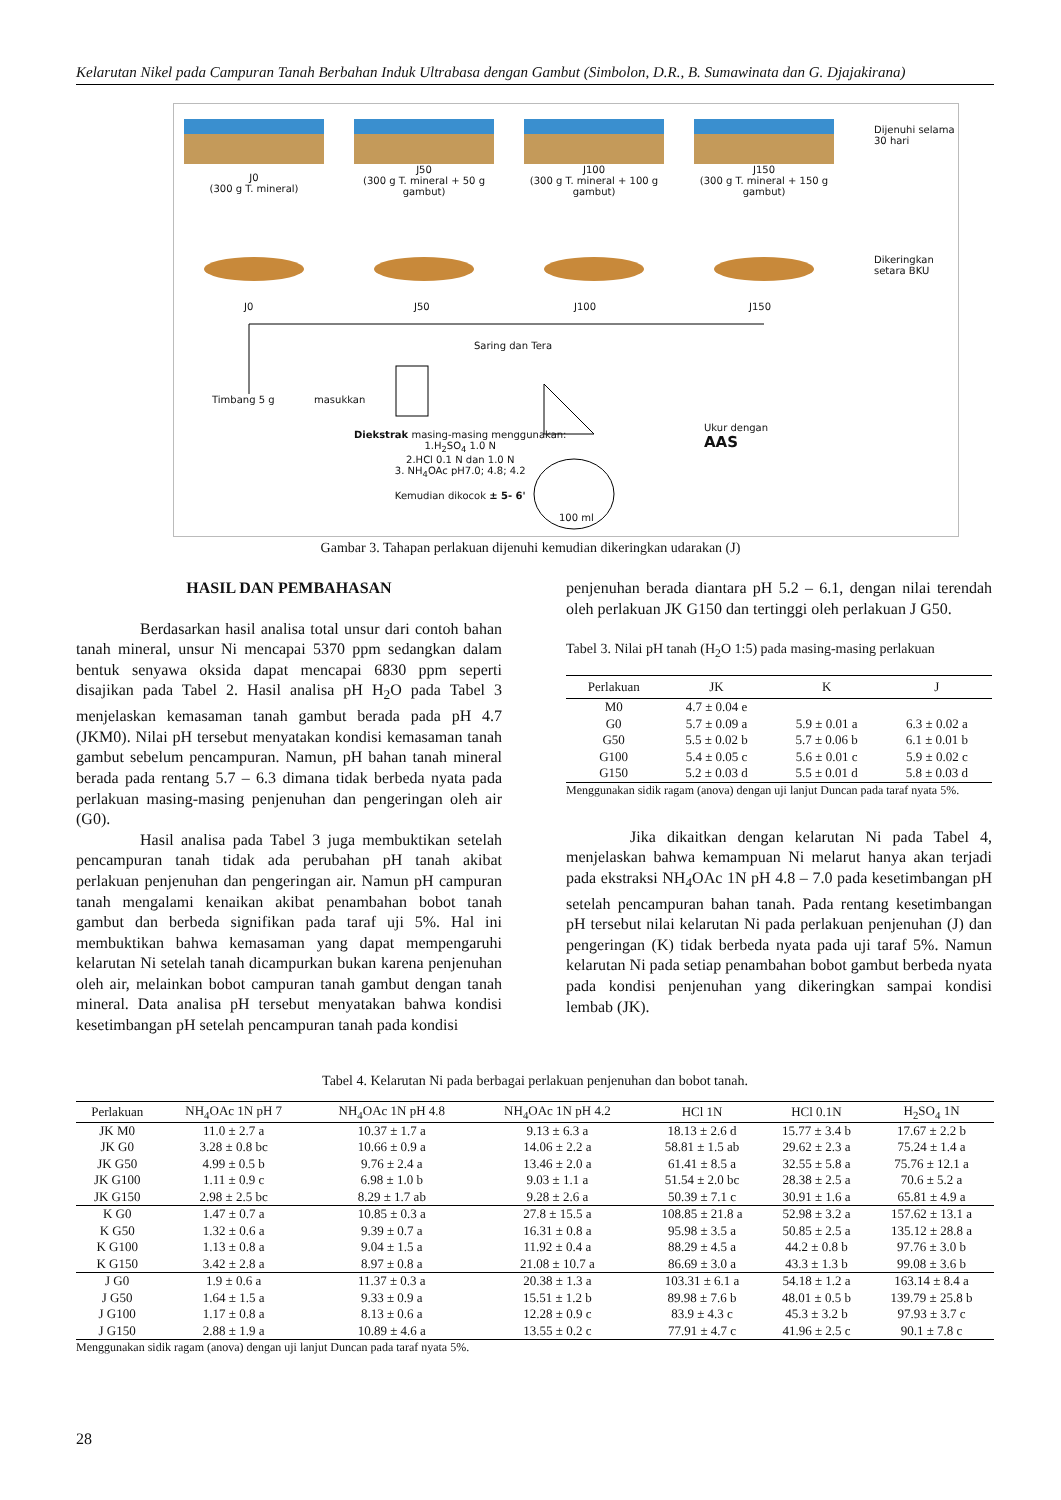Kelarutan Nikel pada Campuran Tanah Berbahan Induk Ultrabasa dengan Gambut (Simbolon, D.R., B. Sumawinata dan G. Djajakirana)
Dijenuhi selama 30 hari
J0
(300 g T. mineral)
J50
(300 g T. mineral + 50 g gambut)
J100
(300 g T. mineral + 100 g gambut)
J150
(300 g T. mineral + 150 g gambut)
Dikeringkan setara BKU
J0 J50 J100 J150
Saring dan Tera
Timbang 5 g masukkan
Diekstrak masing-masing menggunakan:
1.H<sub>2</sub>SO<sub>4</sub> 1.0 N
2.HCl 0.1 N dan 1.0 N
3. NH<sub>4</sub>OAc pH7.0; 4.8; 4.2
Kemudian dikocok ± 5- 6'
Ukur dengan
AAS
100 ml
Gambar 3. Tahapan perlakuan dijenuhi kemudian dikeringkan udarakan (J)
HASIL DAN PEMBAHASAN
Berdasarkan hasil analisa total unsur dari contoh bahan tanah mineral, unsur Ni mencapai 5370 ppm sedangkan dalam bentuk senyawa oksida dapat mencapai 6830 ppm seperti disajikan pada Tabel 2. Hasil analisa pH H<sub>2</sub>O pada Tabel 3 menjelaskan kemasaman tanah gambut berada pada pH 4.7 (JKM0). Nilai pH tersebut menyatakan kondisi kemasaman tanah gambut sebelum pencampuran. Namun, pH bahan tanah mineral berada pada rentang 5.7 – 6.3 dimana tidak berbeda nyata pada perlakuan masing-masing penjenuhan dan pengeringan oleh air (G0).
Hasil analisa pada Tabel 3 juga membuktikan setelah pencampuran tanah tidak ada perubahan pH tanah akibat perlakuan penjenuhan dan pengeringan air. Namun pH campuran tanah mengalami kenaikan akibat penambahan bobot tanah gambut dan berbeda signifikan pada taraf uji 5%. Hal ini membuktikan bahwa kemasaman yang dapat mempengaruhi kelarutan Ni setelah tanah dicampurkan bukan karena penjenuhan oleh air, melainkan bobot campuran tanah gambut dengan tanah mineral. Data analisa pH tersebut menyatakan bahwa kondisi kesetimbangan pH setelah pencampuran tanah pada kondisi
penjenuhan berada diantara pH 5.2 – 6.1, dengan nilai terendah oleh perlakuan JK G150 dan tertinggi oleh perlakuan J G50.
Tabel 3. Nilai pH tanah (H<sub>2</sub>O 1:5) pada masing-masing perlakuan
| Perlakuan | JK | K | J |
| --- | --- | --- | --- |
| M0 | 4.7 ± 0.04 e | | |
| G0 | 5.7 ± 0.09 a | 5.9 ± 0.01 a | 6.3 ± 0.02 a |
| G50 | 5.5 ± 0.02 b | 5.7 ± 0.06 b | 6.1 ± 0.01 b |
| G100 | 5.4 ± 0.05 c | 5.6 ± 0.01 c | 5.9 ± 0.02 c |
| G150 | 5.2 ± 0.03 d | 5.5 ± 0.01 d | 5.8 ± 0.03 d |
Menggunakan sidik ragam (anova) dengan uji lanjut Duncan pada taraf nyata 5%.
Jika dikaitkan dengan kelarutan Ni pada Tabel 4, menjelaskan bahwa kemampuan Ni melarut hanya akan terjadi pada ekstraksi NH<sub>4</sub>OAc 1N pH 4.8 – 7.0 pada kesetimbangan pH setelah pencampuran bahan tanah. Pada rentang kesetimbangan pH tersebut nilai kelarutan Ni pada perlakuan penjenuhan (J) dan pengeringan (K) tidak berbeda nyata pada uji taraf 5%. Namun kelarutan Ni pada setiap penambahan bobot gambut berbeda nyata pada kondisi penjenuhan yang dikeringkan sampai kondisi lembab (JK).
Tabel 4. Kelarutan Ni pada berbagai perlakuan penjenuhan dan bobot tanah.
| Perlakuan | NH<sub>4</sub>OAc 1N pH 7 | NH<sub>4</sub>OAc 1N pH 4.8 | NH<sub>4</sub>OAc 1N pH 4.2 | HCl 1N | HCl 0.1N | H<sub>2</sub>SO<sub>4</sub> 1N |
| --- | --- | --- | --- | --- | --- | --- |
| JK M0 | 11.0 ± 2.7 a | 10.37 ± 1.7 a | 9.13 ± 6.3 a | 18.13 ± 2.6 d | 15.77 ± 3.4 b | 17.67 ± 2.2 b |
| JK G0 | 3.28 ± 0.8 bc | 10.66 ± 0.9 a | 14.06 ± 2.2 a | 58.81 ± 1.5 ab | 29.62 ± 2.3 a | 75.24 ± 1.4 a |
| JK G50 | 4.99 ± 0.5 b | 9.76 ± 2.4 a | 13.46 ± 2.0 a | 61.41 ± 8.5 a | 32.55 ± 5.8 a | 75.76 ± 12.1 a |
| JK G100 | 1.11 ± 0.9 c | 6.98 ± 1.0 b | 9.03 ± 1.1 a | 51.54 ± 2.0 bc | 28.38 ± 2.5 a | 70.6 ± 5.2 a |
| JK G150 | 2.98 ± 2.5 bc | 8.29 ± 1.7 ab | 9.28 ± 2.6 a | 50.39 ± 7.1 c | 30.91 ± 1.6 a | 65.81 ± 4.9 a |
| K G0 | 1.47 ± 0.7 a | 10.85 ± 0.3 a | 27.8 ± 15.5 a | 108.85 ± 21.8 a | 52.98 ± 3.2 a | 157.62 ± 13.1 a |
| K G50 | 1.32 ± 0.6 a | 9.39 ± 0.7 a | 16.31 ± 0.8 a | 95.98 ± 3.5 a | 50.85 ± 2.5 a | 135.12 ± 28.8 a |
| K G100 | 1.13 ± 0.8 a | 9.04 ± 1.5 a | 11.92 ± 0.4 a | 88.29 ± 4.5 a | 44.2 ± 0.8 b | 97.76 ± 3.0 b |
| K G150 | 3.42 ± 2.8 a | 8.97 ± 0.8 a | 21.08 ± 10.7 a | 86.69 ± 3.0 a | 43.3 ± 1.3 b | 99.08 ± 3.6 b |
| J G0 | 1.9 ± 0.6 a | 11.37 ± 0.3 a | 20.38 ± 1.3 a | 103.31 ± 6.1 a | 54.18 ± 1.2 a | 163.14 ± 8.4 a |
| J G50 | 1.64 ± 1.5 a | 9.33 ± 0.9 a | 15.51 ± 1.2 b | 89.98 ± 7.6 b | 48.01 ± 0.5 b | 139.79 ± 25.8 b |
| J G100 | 1.17 ± 0.8 a | 8.13 ± 0.6 a | 12.28 ± 0.9 c | 83.9 ± 4.3 c | 45.3 ± 3.2 b | 97.93 ± 3.7 c |
| J G150 | 2.88 ± 1.9 a | 10.89 ± 4.6 a | 13.55 ± 0.2 c | 77.91 ± 4.7 c | 41.96 ± 2.5 c | 90.1 ± 7.8 c |
Menggunakan sidik ragam (anova) dengan uji lanjut Duncan pada taraf nyata 5%.
28